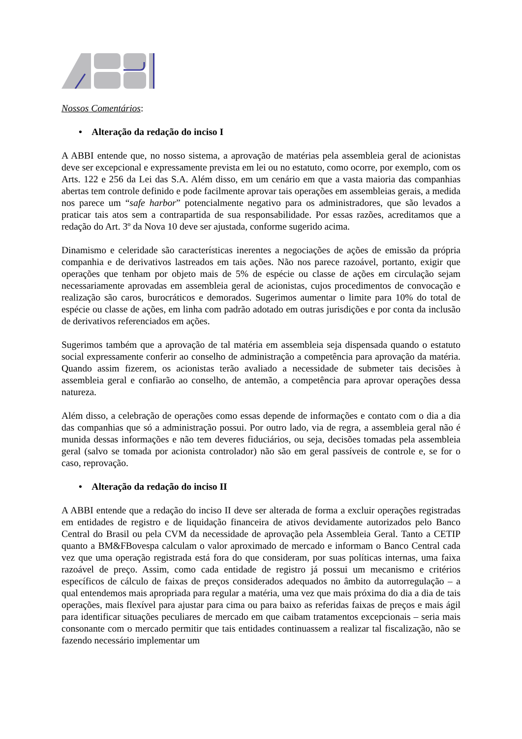Nossos Comentários:
• Alteração da redação do inciso I
A ABBI entende que, no nosso sistema, a aprovação de matérias pela assembleia geral de acionistas deve ser excepcional e expressamente prevista em lei ou no estatuto, como ocorre, por exemplo, com os Arts. 122 e 256 da Lei das S.A. Além disso, em um cenário em que a vasta maioria das companhias abertas tem controle definido e pode facilmente aprovar tais operações em assembleias gerais, a medida nos parece um “safe harbor” potencialmente negativo para os administradores, que são levados a praticar tais atos sem a contrapartida de sua responsabilidade. Por essas razões, acreditamos que a redação do Art. 3º da Nova 10 deve ser ajustada, conforme sugerido acima.
Dinamismo e celeridade são características inerentes a negociações de ações de emissão da própria companhia e de derivativos lastreados em tais ações. Não nos parece razoável, portanto, exigir que operações que tenham por objeto mais de 5% de espécie ou classe de ações em circulação sejam necessariamente aprovadas em assembleia geral de acionistas, cujos procedimentos de convocação e realização são caros, burocráticos e demorados. Sugerimos aumentar o limite para 10% do total de espécie ou classe de ações, em linha com padrão adotado em outras jurisdições e por conta da inclusão de derivativos referenciados em ações.
Sugerimos também que a aprovação de tal matéria em assembleia seja dispensada quando o estatuto social expressamente conferir ao conselho de administração a competência para aprovação da matéria. Quando assim fizerem, os acionistas terão avaliado a necessidade de submeter tais decisões à assembleia geral e confiarão ao conselho, de antemão, a competência para aprovar operações dessa natureza.
Além disso, a celebração de operações como essas depende de informações e contato com o dia a dia das companhias que só a administração possui. Por outro lado, via de regra, a assembleia geral não é munida dessas informações e não tem deveres fiduciários, ou seja, decisões tomadas pela assembleia geral (salvo se tomada por acionista controlador) não são em geral passíveis de controle e, se for o caso, reprovação.
• Alteração da redação do inciso II
A ABBI entende que a redação do inciso II deve ser alterada de forma a excluir operações registradas em entidades de registro e de liquidação financeira de ativos devidamente autorizados pelo Banco Central do Brasil ou pela CVM da necessidade de aprovação pela Assembleia Geral. Tanto a CETIP quanto a BM&FBovespa calculam o valor aproximado de mercado e informam o Banco Central cada vez que uma operação registrada está fora do que consideram, por suas políticas internas, uma faixa razoável de preço. Assim, como cada entidade de registro já possui um mecanismo e critérios específicos de cálculo de faixas de preços considerados adequados no âmbito da autorregulação – a qual entendemos mais apropriada para regular a matéria, uma vez que mais próxima do dia a dia de tais operações, mais flexível para ajustar para cima ou para baixo as referidas faixas de preços e mais ágil para identificar situações peculiares de mercado em que caibam tratamentos excepcionais – seria mais consonante com o mercado permitir que tais entidades continuassem a realizar tal fiscalização, não se fazendo necessário implementar um